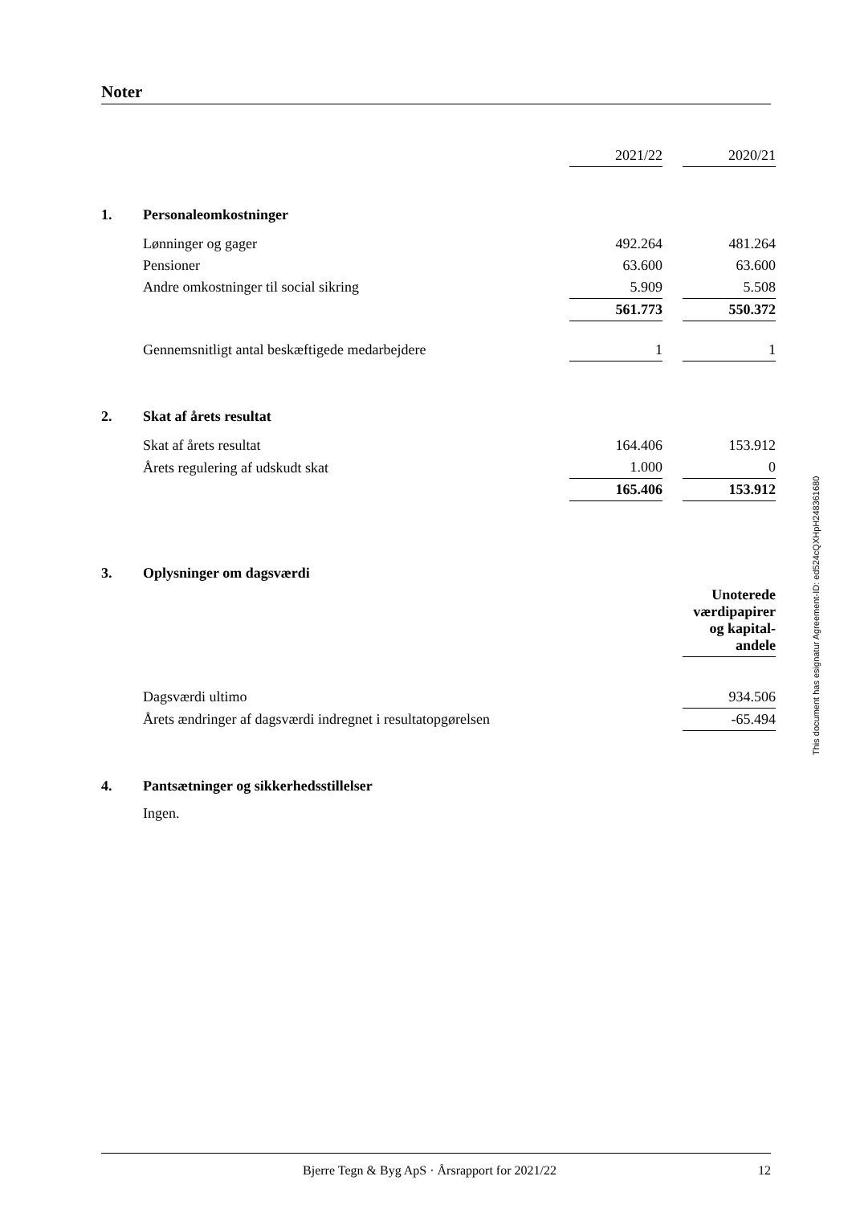Noter
| | | 2021/22 | | 2020/21 |
| 1. | Personaleomkostninger | | | |
| | Lønninger og gager | 492.264 | | 481.264 |
| | Pensioner | 63.600 | | 63.600 |
| | Andre omkostninger til social sikring | 5.909 | | 5.508 |
| | | 561.773 | | 550.372 |
| | Gennemsnitligt antal beskæftigede medarbejdere | 1 | | 1 |
| 2. | Skat af årets resultat | | | |
| | Skat af årets resultat | 164.406 | | 153.912 |
| | Årets regulering af udskudt skat | 1.000 | | 0 |
| | | 165.406 | | 153.912 |
| 3. | Oplysninger om dagsværdi | | | |
| | | | | Unoterede værdipapirer og kapital-andele |
| | Dagsværdi ultimo | | | 934.506 |
| | Årets ændringer af dagsværdi indregnet i resultatopgørelsen | | | -65.494 |
| 4. | Pantsætninger og sikkerhedsstillelser | | | |
| | Ingen. | | | |
This document has esignatur Agreement-ID: ed524cQXHpH248361680
Bjerre Tegn & Byg ApS · Årsrapport for 2021/22 12